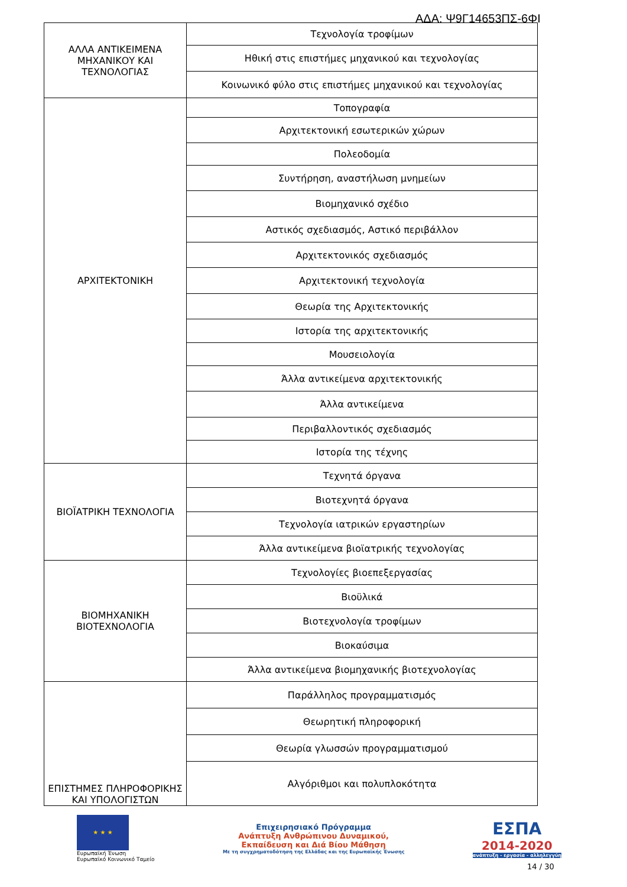ΑΔΑ: Ψ9Γ14653ΠΣ-6ΦΙ
| ΑΛΛΑ ΑΝΤΙΚΕΙΜΕΝΑ ΜΗΧΑΝΙΚΟΥ ΚΑΙ ΤΕΧΝΟΛΟΓΙΑΣ | Τεχνολογία τροφίμων |
| | Ηθική στις επιστήμες μηχανικού και τεχνολογίας |
| | Κοινωνικό φύλο στις επιστήμες μηχανικού και τεχνολογίας |
| ΑΡΧΙΤΕΚΤΟΝΙΚΗ | Τοπογραφία |
| | Αρχιτεκτονική εσωτερικών χώρων |
| | Πολεοδομία |
| | Συντήρηση, αναστήλωση μνημείων |
| | Βιομηχανικό σχέδιο |
| | Αστικός σχεδιασμός, Αστικό περιβάλλον |
| | Αρχιτεκτονικός σχεδιασμός |
| | Αρχιτεκτονική τεχνολογία |
| | Θεωρία της Αρχιτεκτονικής |
| | Ιστορία της αρχιτεκτονικής |
| | Μουσειολογία |
| | Άλλα αντικείμενα αρχιτεκτονικής |
| | Άλλα αντικείμενα |
| | Περιβαλλοντικός σχεδιασμός |
| | Ιστορία της τέχνης |
| ΒΙΟΪΑΤΡΙΚΗ ΤΕΧΝΟΛΟΓΙΑ | Τεχνητά όργανα |
| | Βιοτεχνητά όργανα |
| | Τεχνολογία ιατρικών εργαστηρίων |
| | Άλλα αντικείμενα βιοϊατρικής τεχνολογίας |
| ΒΙΟΜΗΧΑΝΙΚΗ ΒΙΟΤΕΧΝΟΛΟΓΙΑ | Τεχνολογίες βιοεπεξεργασίας |
| | Βιοϋλικά |
| | Βιοτεχνολογία τροφίμων |
| | Βιοκαύσιμα |
| | Άλλα αντικείμενα βιομηχανικής βιοτεχνολογίας |
| ΕΠΙΣΤΗΜΕΣ ΠΛΗΡΟΦΟΡΙΚΗΣ ΚΑΙ ΥΠΟΛΟΓΙΣΤΩΝ | Παράλληλος προγραμματισμός |
| | Θεωρητική πληροφορική |
| | Θεωρία γλωσσών προγραμματισμού |
| | Αλγόριθμοι και πολυπλοκότητα |
★ ★ ★
Ευρωπαϊκή Ένωση
Ευρωπαϊκό Κοινωνικό Ταμείο
Επιχειρησιακό Πρόγραμμα
Ανάπτυξη Ανθρώπινου Δυναμικού,
Εκπαίδευση και Διά Βίου Μάθηση
Με τη συγχρηματοδότηση της Ελλάδας και της Ευρωπαϊκής Ένωσης
ΕΣΠΑ
2014-2020
ανάπτυξη - εργασία - αλληλεγγύη
14 / 30